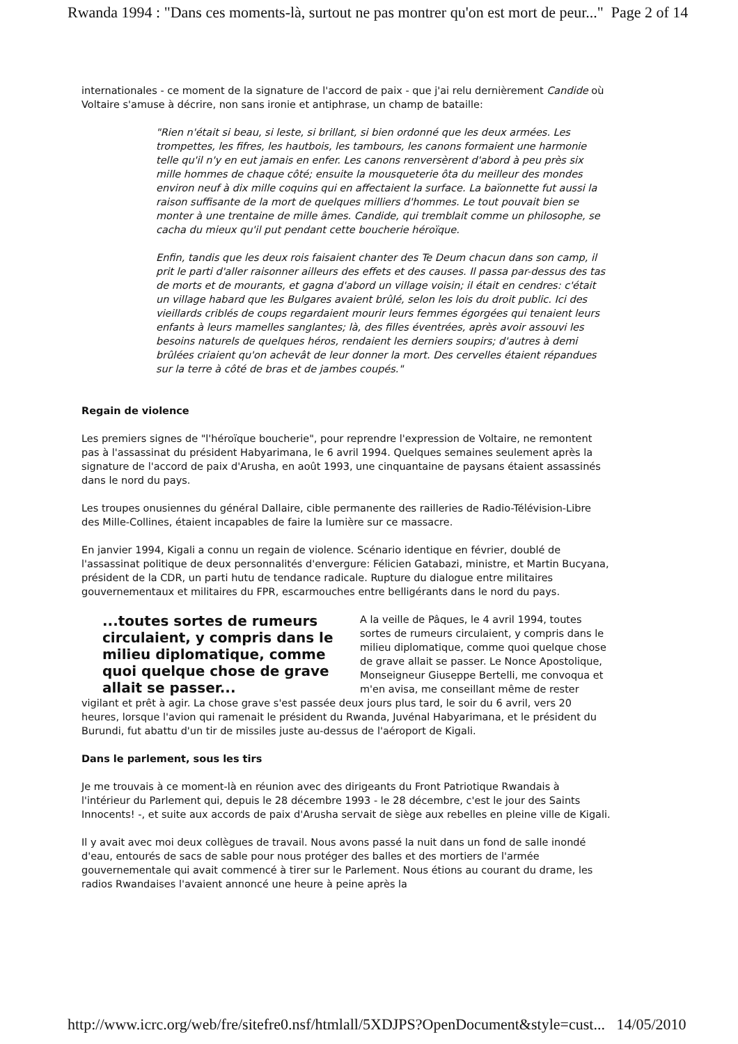Rwanda 1994 : "Dans ces moments-là, surtout ne pas montrer qu'on est mort de peur..." Page 2 of 14
internationales - ce moment de la signature de l'accord de paix - que j'ai relu dernièrement Candide où Voltaire s'amuse à décrire, non sans ironie et antiphrase, un champ de bataille:
"Rien n'était si beau, si leste, si brillant, si bien ordonné que les deux armées. Les trompettes, les fifres, les hautbois, les tambours, les canons formaient une harmonie telle qu'il n'y en eut jamais en enfer. Les canons renversèrent d'abord à peu près six mille hommes de chaque côté; ensuite la mousqueterie ôta du meilleur des mondes environ neuf à dix mille coquins qui en affectaient la surface. La baïonnette fut aussi la raison suffisante de la mort de quelques milliers d'hommes. Le tout pouvait bien se monter à une trentaine de mille âmes. Candide, qui tremblait comme un philosophe, se cacha du mieux qu'il put pendant cette boucherie héroïque.
Enfin, tandis que les deux rois faisaient chanter des Te Deum chacun dans son camp, il prit le parti d'aller raisonner ailleurs des effets et des causes. Il passa par-dessus des tas de morts et de mourants, et gagna d'abord un village voisin; il était en cendres: c'était un village habard que les Bulgares avaient brûlé, selon les lois du droit public. Ici des vieillards criblés de coups regardaient mourir leurs femmes égorgées qui tenaient leurs enfants à leurs mamelles sanglantes; là, des filles éventrées, après avoir assouvi les besoins naturels de quelques héros, rendaient les derniers soupirs; d'autres à demi brûlées criaient qu'on achevât de leur donner la mort. Des cervelles étaient répandues sur la terre à côté de bras et de jambes coupés."
Regain de violence
Les premiers signes de "l'héroïque boucherie", pour reprendre l'expression de Voltaire, ne remontent pas à l'assassinat du président Habyarimana, le 6 avril 1994. Quelques semaines seulement après la signature de l'accord de paix d'Arusha, en août 1993, une cinquantaine de paysans étaient assassinés dans le nord du pays.
Les troupes onusiennes du général Dallaire, cible permanente des railleries de Radio-Télévision-Libre des Mille-Collines, étaient incapables de faire la lumière sur ce massacre.
En janvier 1994, Kigali a connu un regain de violence. Scénario identique en février, doublé de l'assassinat politique de deux personnalités d'envergure: Félicien Gatabazi, ministre, et Martin Bucyana, président de la CDR, un parti hutu de tendance radicale. Rupture du dialogue entre militaires gouvernementaux et militaires du FPR, escarmouches entre belligérants dans le nord du pays.
...toutes sortes de rumeurs circulaient, y compris dans le milieu diplomatique, comme quoi quelque chose de grave allait se passer...
A la veille de Pâques, le 4 avril 1994, toutes sortes de rumeurs circulaient, y compris dans le milieu diplomatique, comme quoi quelque chose de grave allait se passer. Le Nonce Apostolique, Monseigneur Giuseppe Bertelli, me convoqua et m'en avisa, me conseillant même de rester vigilant et prêt à agir. La chose grave s'est passée deux jours plus tard, le soir du 6 avril, vers 20 heures, lorsque l'avion qui ramenait le président du Rwanda, Juvénal Habyarimana, et le président du Burundi, fut abattu d'un tir de missiles juste au-dessus de l'aéroport de Kigali.
Dans le parlement, sous les tirs
Je me trouvais à ce moment-là en réunion avec des dirigeants du Front Patriotique Rwandais à l'intérieur du Parlement qui, depuis le 28 décembre 1993 - le 28 décembre, c'est le jour des Saints Innocents! -, et suite aux accords de paix d'Arusha servait de siège aux rebelles en pleine ville de Kigali.
Il y avait avec moi deux collègues de travail. Nous avons passé la nuit dans un fond de salle inondé d'eau, entourés de sacs de sable pour nous protéger des balles et des mortiers de l'armée gouvernementale qui avait commencé à tirer sur le Parlement. Nous étions au courant du drame, les radios Rwandaises l'avaient annoncé une heure à peine après la
http://www.icrc.org/web/fre/sitefre0.nsf/htmlall/5XDJPS?OpenDocument&style=cust... 14/05/2010